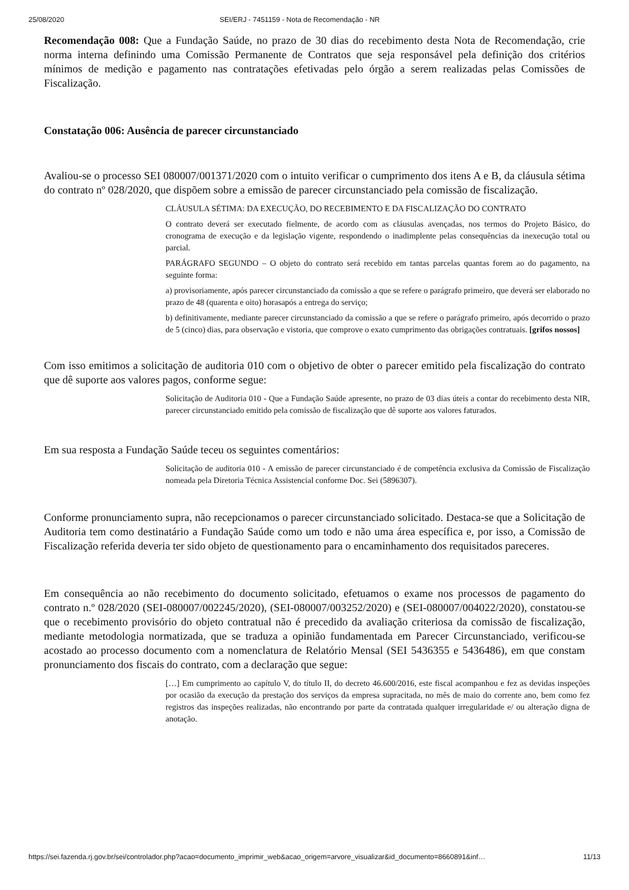25/08/2020 SEI/ERJ - 7451159 - Nota de Recomendação - NR
Recomendação 008: Que a Fundação Saúde, no prazo de 30 dias do recebimento desta Nota de Recomendação, crie norma interna definindo uma Comissão Permanente de Contratos que seja responsável pela definição dos critérios mínimos de medição e pagamento nas contratações efetivadas pelo órgão a serem realizadas pelas Comissões de Fiscalização.
Constatação 006: Ausência de parecer circunstanciado
Avaliou-se o processo SEI 080007/001371/2020 com o intuito verificar o cumprimento dos itens A e B, da cláusula sétima do contrato nº 028/2020, que dispõem sobre a emissão de parecer circunstanciado pela comissão de fiscalização.
CLÁUSULA SÉTIMA: DA EXECUÇÃO, DO RECEBIMENTO E DA FISCALIZAÇÃO DO CONTRATO
O contrato deverá ser executado fielmente, de acordo com as cláusulas avençadas, nos termos do Projeto Básico, do cronograma de execução e da legislação vigente, respondendo o inadimplente pelas consequências da inexecução total ou parcial.
PARÁGRAFO SEGUNDO – O objeto do contrato será recebido em tantas parcelas quantas forem ao do pagamento, na seguinte forma:
a) provisoriamente, após parecer circunstanciado da comissão a que se refere o parágrafo primeiro, que deverá ser elaborado no prazo de 48 (quarenta e oito) horasapós a entrega do serviço;
b) definitivamente, mediante parecer circunstanciado da comissão a que se refere o parágrafo primeiro, após decorrido o prazo de 5 (cinco) dias, para observação e vistoria, que comprove o exato cumprimento das obrigações contratuais. [grifos nossos]
Com isso emitimos a solicitação de auditoria 010 com o objetivo de obter o parecer emitido pela fiscalização do contrato que dê suporte aos valores pagos, conforme segue:
Solicitação de Auditoria 010 - Que a Fundação Saúde apresente, no prazo de 03 dias úteis a contar do recebimento desta NIR, parecer circunstanciado emitido pela comissão de fiscalização que dê suporte aos valores faturados.
Em sua resposta a Fundação Saúde teceu os seguintes comentários:
Solicitação de auditoria 010 - A emissão de parecer circunstanciado é de competência exclusiva da Comissão de Fiscalização nomeada pela Diretoria Técnica Assistencial conforme Doc. Sei (5896307).
Conforme pronunciamento supra, não recepcionamos o parecer circunstanciado solicitado. Destaca-se que a Solicitação de Auditoria tem como destinatário a Fundação Saúde como um todo e não uma área específica e, por isso, a Comissão de Fiscalização referida deveria ter sido objeto de questionamento para o encaminhamento dos requisitados pareceres.
Em consequência ao não recebimento do documento solicitado, efetuamos o exame nos processos de pagamento do contrato n.º 028/2020 (SEI-080007/002245/2020), (SEI-080007/003252/2020) e (SEI-080007/004022/2020), constatou-se que o recebimento provisório do objeto contratual não é precedido da avaliação criteriosa da comissão de fiscalização, mediante metodologia normatizada, que se traduza a opinião fundamentada em Parecer Circunstanciado, verificou-se acostado ao processo documento com a nomenclatura de Relatório Mensal (SEI 5436355 e 5436486), em que constam pronunciamento dos fiscais do contrato, com a declaração que segue:
[…] Em cumprimento ao capítulo V, do título II, do decreto 46.600/2016, este fiscal acompanhou e fez as devidas inspeções por ocasião da execução da prestação dos serviços da empresa supracitada, no mês de maio do corrente ano, bem como fez registros das inspeções realizadas, não encontrando por parte da contratada qualquer irregularidade e/ ou alteração digna de anotação.
https://sei.fazenda.rj.gov.br/sei/controlador.php?acao=documento_imprimir_web&acao_origem=arvore_visualizar&id_documento=8660891&inf… 11/13